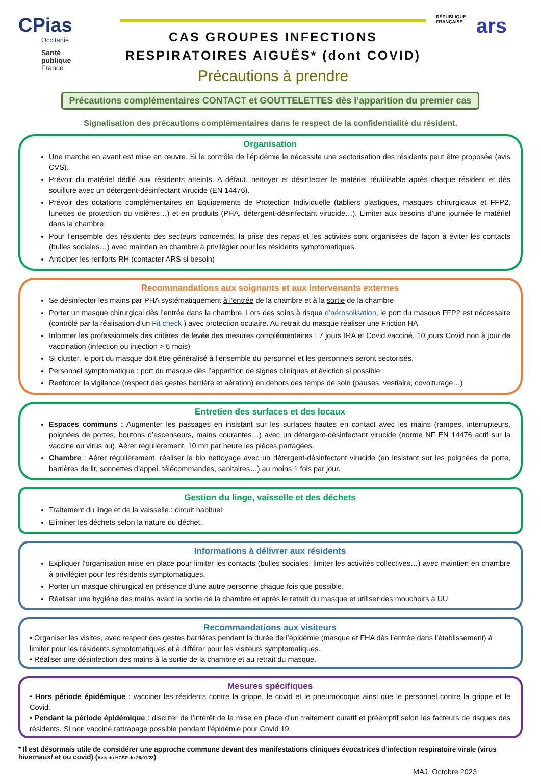CPias
Occitanie
Santé
publique
France
CAS GROUPES INFECTIONS
RESPIRATOIRES AIGUËS* (dont COVID)
Précautions à prendre
RÉPUBLIQUE
FRANÇAISE
ars
Précautions complémentaires CONTACT et GOUTTELETTES dès l’apparition du premier cas
Signalisation des précautions complémentaires dans le respect de la confidentialité du résident.
Organisation
Une marche en avant est mise en œuvre. Si le contrôle de l’épidémie le nécessite une sectorisation des résidents peut être proposée (avis CVS).
Prévoir du matériel dédié aux résidents atteints. A défaut, nettoyer et désinfecter le matériel réutilisable après chaque résident et dès souillure avec un détergent-désinfectant virucide (EN 14476).
Prévoir des dotations complémentaires en Equipements de Protection Individuelle (tabliers plastiques, masques chirurgicaux et FFP2, lunettes de protection ou visières…) et en produits (PHA, détergent-désinfectant virucide…). Limiter aux besoins d’une journée le matériel dans la chambre.
Pour l’ensemble des résidents des secteurs concernés, la prise des repas et les activités sont organisées de façon à éviter les contacts (bulles sociales…) avec maintien en chambre à privilégier pour les résidents symptomatiques.
Anticiper les renforts RH (contacter ARS si besoin)
Recommandations aux soignants et aux intervenants externes
Se désinfecter les mains par PHA systématiquement à l’entrée de la chambre et à la sortie de la chambre
Porter un masque chirurgical dès l’entrée dans la chambre. Lors des soins à risque d’aérosolisation, le port du masque FFP2 est nécessaire (contrôlé par la réalisation d’un Fit check ) avec protection oculaire. Au retrait du masque réaliser une Friction HA
Informer les professionnels des critères de levée des mesures complémentaires : 7 jours IRA et Covid vacciné, 10 jours Covid non à jour de vaccination (infection ou injection > 6 mois)
Si cluster, le port du masque doit être généralisé à l’ensemble du personnel et les personnels seront sectorisés.
Personnel symptomatique : port du masque dès l’apparition de signes cliniques et éviction si possible
Renforcer la vigilance (respect des gestes barrière et aération) en dehors des temps de soin (pauses, vestiaire, covoiturage…)
Entretien des surfaces et des locaux
Espaces communs : Augmenter les passages en insistant sur les surfaces hautes en contact avec les mains (rampes, interrupteurs, poignées de portes, boutons d’ascenseurs, mains courantes…) avec un détergent-désinfectant virucide (norme NF EN 14476 actif sur la vaccine ou virus nu). Aérer régulièrement, 10 mn par heure les pièces partagées.
Chambre : Aérer régulièrement, réaliser le bio nettoyage avec un détergent-désinfectant virucide (en insistant sur les poignées de porte, barrières de lit, sonnettes d’appel, télécommandes, sanitaires…) au moins 1 fois par jour.
Gestion du linge, vaisselle et des déchets
Traitement du linge et de la vaisselle : circuit habituel
Eliminer les déchets selon la nature du déchet.
Informations à délivrer aux résidents
Expliquer l’organisation mise en place pour limiter les contacts (bulles sociales, limiter les activités collectives…) avec maintien en chambre à privilégier pour les résidents symptomatiques.
Porter un masque chirurgical en présence d’une autre personne chaque fois que possible.
Réaliser une hygiène des mains avant la sortie de la chambre et après le retrait du masque et utiliser des mouchoirs à UU
Recommandations aux visiteurs
• Organiser les visites, avec respect des gestes barrières pendant la durée de l’épidémie (masque et FHA dès l’entrée dans l’établissement) à limiter pour les résidents symptomatiques et à différer pour les visiteurs symptomatiques.
• Réaliser une désinfection des mains à la sortie de la chambre et au retrait du masque.
Mesures spécifiques
• Hors période épidémique : vacciner les résidents contre la grippe, le covid et le pneumocoque ainsi que le personnel contre la grippe et le Covid.
• Pendant la période épidémique : discuter de l’intérêt de la mise en place d’un traitement curatif et préemptif selon les facteurs de risques des résidents. Si non vacciné rattrapage possible pendant l’épidémie pour Covid 19.
* Il est désormais utile de considérer une approche commune devant des manifestations cliniques évocatrices d’infection respiratoire virale (virus hivernaux/ et ou covid) (Avis du HCSP du 26/01/23)
MAJ. Octobre 2023